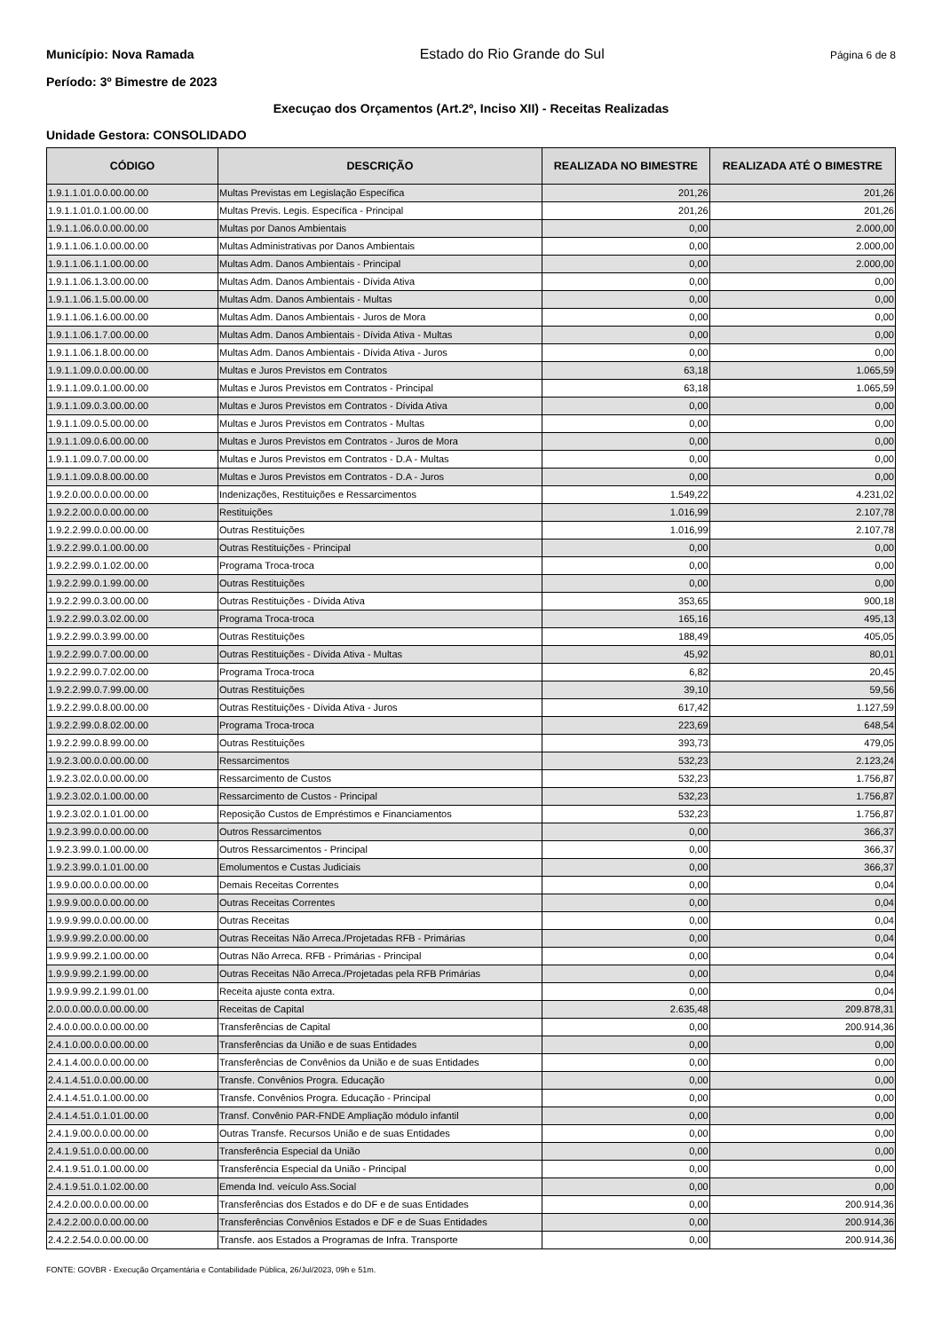Município: Nova Ramada Estado do Rio Grande do Sul Página 6 de 8
Período: 3º Bimestre de 2023
Execuçao dos Orçamentos (Art.2º, Inciso XII) - Receitas Realizadas
Unidade Gestora: CONSOLIDADO
| CÓDIGO | DESCRIÇÃO | REALIZADA NO BIMESTRE | REALIZADA ATÉ O BIMESTRE |
| --- | --- | --- | --- |
| 1.9.1.1.01.0.0.00.00.00 | Multas Previstas em Legislação Específica | 201,26 | 201,26 |
| 1.9.1.1.01.0.1.00.00.00 | Multas Previs. Legis. Específica - Principal | 201,26 | 201,26 |
| 1.9.1.1.06.0.0.00.00.00 | Multas por Danos Ambientais | 0,00 | 2.000,00 |
| 1.9.1.1.06.1.0.00.00.00 | Multas Administrativas por Danos Ambientais | 0,00 | 2.000,00 |
| 1.9.1.1.06.1.1.00.00.00 | Multas Adm. Danos Ambientais - Principal | 0,00 | 2.000,00 |
| 1.9.1.1.06.1.3.00.00.00 | Multas Adm. Danos Ambientais - Dívida Ativa | 0,00 | 0,00 |
| 1.9.1.1.06.1.5.00.00.00 | Multas Adm. Danos Ambientais - Multas | 0,00 | 0,00 |
| 1.9.1.1.06.1.6.00.00.00 | Multas Adm. Danos Ambientais - Juros de Mora | 0,00 | 0,00 |
| 1.9.1.1.06.1.7.00.00.00 | Multas Adm. Danos Ambientais - Dívida Ativa - Multas | 0,00 | 0,00 |
| 1.9.1.1.06.1.8.00.00.00 | Multas Adm. Danos Ambientais - Dívida Ativa - Juros | 0,00 | 0,00 |
| 1.9.1.1.09.0.0.00.00.00 | Multas e Juros Previstos em Contratos | 63,18 | 1.065,59 |
| 1.9.1.1.09.0.1.00.00.00 | Multas e Juros Previstos em Contratos - Principal | 63,18 | 1.065,59 |
| 1.9.1.1.09.0.3.00.00.00 | Multas e Juros Previstos em Contratos - Dívida Ativa | 0,00 | 0,00 |
| 1.9.1.1.09.0.5.00.00.00 | Multas e Juros Previstos em Contratos - Multas | 0,00 | 0,00 |
| 1.9.1.1.09.0.6.00.00.00 | Multas e Juros Previstos em Contratos - Juros de Mora | 0,00 | 0,00 |
| 1.9.1.1.09.0.7.00.00.00 | Multas e Juros Previstos em Contratos - D.A - Multas | 0,00 | 0,00 |
| 1.9.1.1.09.0.8.00.00.00 | Multas e Juros Previstos em Contratos - D.A - Juros | 0,00 | 0,00 |
| 1.9.2.0.00.0.0.00.00.00 | Indenizações, Restituições e Ressarcimentos | 1.549,22 | 4.231,02 |
| 1.9.2.2.00.0.0.00.00.00 | Restituições | 1.016,99 | 2.107,78 |
| 1.9.2.2.99.0.0.00.00.00 | Outras Restituições | 1.016,99 | 2.107,78 |
| 1.9.2.2.99.0.1.00.00.00 | Outras Restituições - Principal | 0,00 | 0,00 |
| 1.9.2.2.99.0.1.02.00.00 | Programa Troca-troca | 0,00 | 0,00 |
| 1.9.2.2.99.0.1.99.00.00 | Outras Restituições | 0,00 | 0,00 |
| 1.9.2.2.99.0.3.00.00.00 | Outras Restituições - Dívida Ativa | 353,65 | 900,18 |
| 1.9.2.2.99.0.3.02.00.00 | Programa Troca-troca | 165,16 | 495,13 |
| 1.9.2.2.99.0.3.99.00.00 | Outras Restituições | 188,49 | 405,05 |
| 1.9.2.2.99.0.7.00.00.00 | Outras Restituições - Dívida Ativa - Multas | 45,92 | 80,01 |
| 1.9.2.2.99.0.7.02.00.00 | Programa Troca-troca | 6,82 | 20,45 |
| 1.9.2.2.99.0.7.99.00.00 | Outras Restituições | 39,10 | 59,56 |
| 1.9.2.2.99.0.8.00.00.00 | Outras Restituições - Dívida Ativa - Juros | 617,42 | 1.127,59 |
| 1.9.2.2.99.0.8.02.00.00 | Programa Troca-troca | 223,69 | 648,54 |
| 1.9.2.2.99.0.8.99.00.00 | Outras Restituições | 393,73 | 479,05 |
| 1.9.2.3.00.0.0.00.00.00 | Ressarcimentos | 532,23 | 2.123,24 |
| 1.9.2.3.02.0.0.00.00.00 | Ressarcimento de Custos | 532,23 | 1.756,87 |
| 1.9.2.3.02.0.1.00.00.00 | Ressarcimento de Custos - Principal | 532,23 | 1.756,87 |
| 1.9.2.3.02.0.1.01.00.00 | Reposição Custos de Empréstimos e Financiamentos | 532,23 | 1.756,87 |
| 1.9.2.3.99.0.0.00.00.00 | Outros Ressarcimentos | 0,00 | 366,37 |
| 1.9.2.3.99.0.1.00.00.00 | Outros Ressarcimentos - Principal | 0,00 | 366,37 |
| 1.9.2.3.99.0.1.01.00.00 | Emolumentos e Custas Judiciais | 0,00 | 366,37 |
| 1.9.9.0.00.0.0.00.00.00 | Demais Receitas Correntes | 0,00 | 0,04 |
| 1.9.9.9.00.0.0.00.00.00 | Outras Receitas Correntes | 0,00 | 0,04 |
| 1.9.9.9.99.0.0.00.00.00 | Outras Receitas | 0,00 | 0,04 |
| 1.9.9.9.99.2.0.00.00.00 | Outras Receitas Não Arreca./Projetadas RFB - Primárias | 0,00 | 0,04 |
| 1.9.9.9.99.2.1.00.00.00 | Outras Não Arreca. RFB - Primárias - Principal | 0,00 | 0,04 |
| 1.9.9.9.99.2.1.99.00.00 | Outras Receitas Não Arreca./Projetadas pela RFB Primárias | 0,00 | 0,04 |
| 1.9.9.9.99.2.1.99.01.00 | Receita ajuste conta extra. | 0,00 | 0,04 |
| 2.0.0.0.00.0.0.00.00.00 | Receitas de Capital | 2.635,48 | 209.878,31 |
| 2.4.0.0.00.0.0.00.00.00 | Transferências de Capital | 0,00 | 200.914,36 |
| 2.4.1.0.00.0.0.00.00.00 | Transferências da União e de suas Entidades | 0,00 | 0,00 |
| 2.4.1.4.00.0.0.00.00.00 | Transferências de Convênios da União e de suas Entidades | 0,00 | 0,00 |
| 2.4.1.4.51.0.0.00.00.00 | Transfe. Convênios Progra. Educação | 0,00 | 0,00 |
| 2.4.1.4.51.0.1.00.00.00 | Transfe. Convênios Progra. Educação - Principal | 0,00 | 0,00 |
| 2.4.1.4.51.0.1.01.00.00 | Transf. Convênio PAR-FNDE Ampliação módulo infantil | 0,00 | 0,00 |
| 2.4.1.9.00.0.0.00.00.00 | Outras Transfe. Recursos União e de suas Entidades | 0,00 | 0,00 |
| 2.4.1.9.51.0.0.00.00.00 | Transferência Especial da União | 0,00 | 0,00 |
| 2.4.1.9.51.0.1.00.00.00 | Transferência Especial da União - Principal | 0,00 | 0,00 |
| 2.4.1.9.51.0.1.02.00.00 | Emenda Ind. veículo Ass.Social | 0,00 | 0,00 |
| 2.4.2.0.00.0.0.00.00.00 | Transferências dos Estados e do DF e de suas Entidades | 0,00 | 200.914,36 |
| 2.4.2.2.00.0.0.00.00.00 | Transferências Convênios Estados e DF e de Suas Entidades | 0,00 | 200.914,36 |
| 2.4.2.2.54.0.0.00.00.00 | Transfe. aos Estados a Programas de Infra. Transporte | 0,00 | 200.914,36 |
FONTE: GOVBR - Execução Orçamentária e Contabilidade Pública, 26/Jul/2023, 09h e 51m.